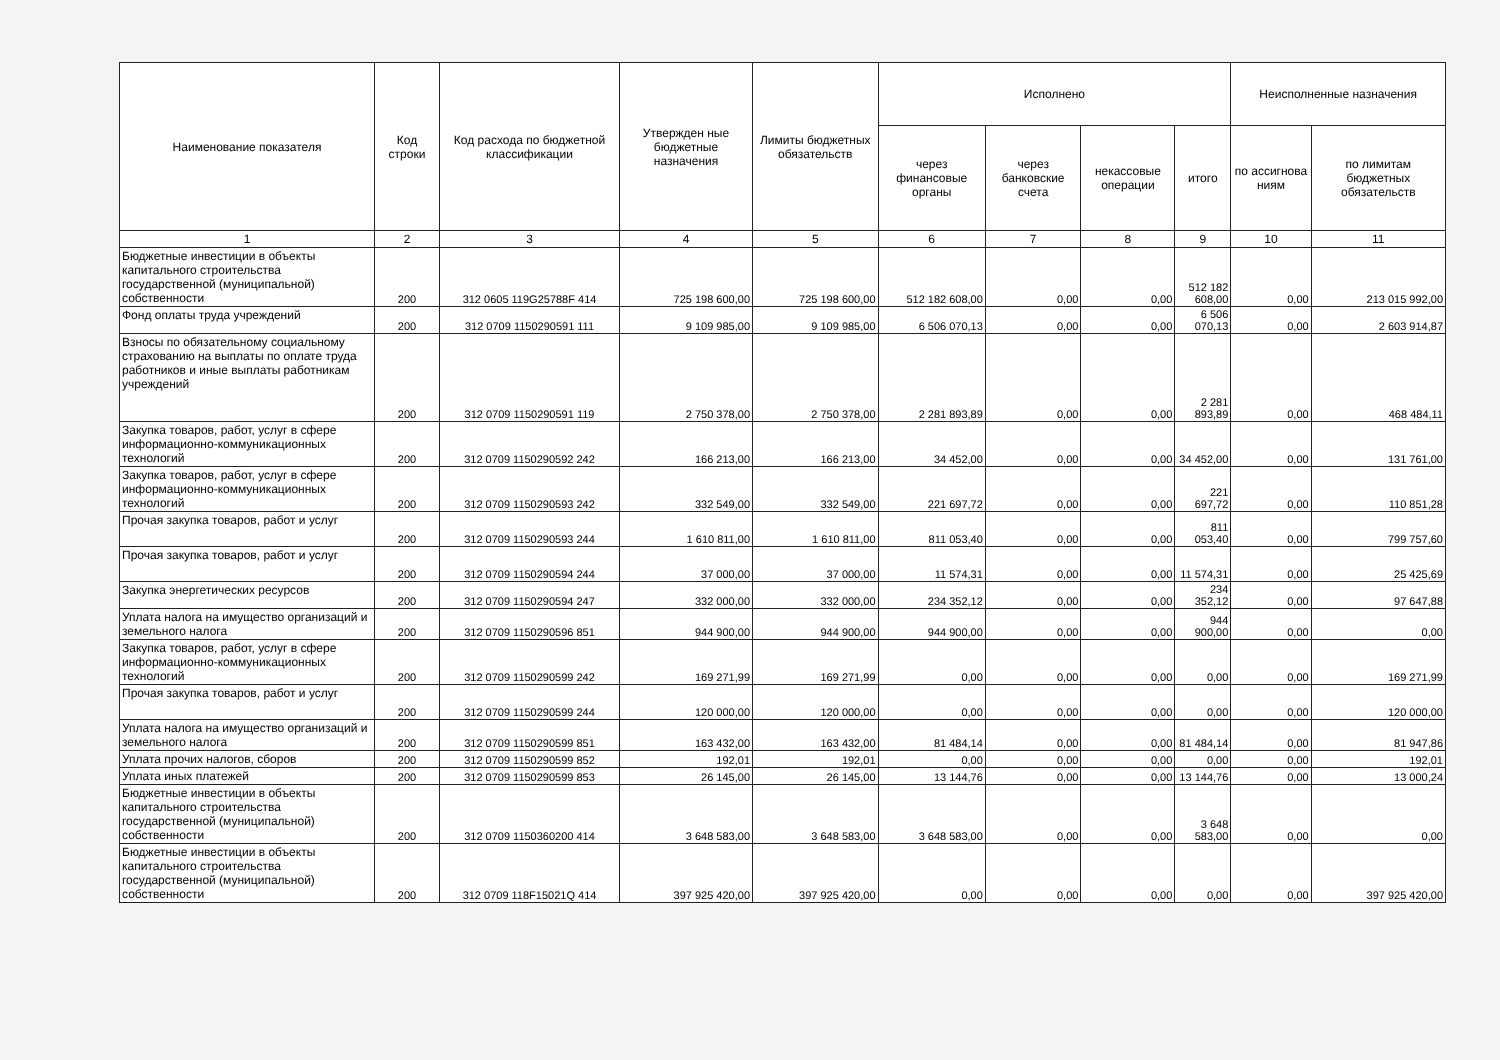| Наименование показателя | Код строки | Код расхода по бюджетной классификации | Утвержден ные бюджетные назначения | Лимиты бюджетных обязательств | Исполнено | | | | Неисполненные назначения | |
| --- | --- | --- | --- | --- | --- | --- | --- | --- | --- | --- |
| | | | | | через финансовые органы | через банковские счета | некассовые операции | итого | по ассигнова ниям | по лимитам бюджетных обязательств |
| 1 | 2 | 3 | 4 | 5 | 6 | 7 | 8 | 9 | 10 | 11 |
| Бюджетные инвестиции в объекты капитального строительства государственной (муниципальной) собственности | 200 | 312 0605 119G25788F 414 | 725 198 600,00 | 725 198 600,00 | 512 182 608,00 | 0,00 | 0,00 | 512 182 608,00 | 0,00 | 213 015 992,00 |
| Фонд оплаты труда учреждений | 200 | 312 0709 1150290591 111 | 9 109 985,00 | 9 109 985,00 | 6 506 070,13 | 0,00 | 0,00 | 6 506 070,13 | 0,00 | 2 603 914,87 |
| Взносы по обязательному социальному страхованию на выплаты по оплате труда работников и иные выплаты работникам учреждений | 200 | 312 0709 1150290591 119 | 2 750 378,00 | 2 750 378,00 | 2 281 893,89 | 0,00 | 0,00 | 2 281 893,89 | 0,00 | 468 484,11 |
| Закупка товаров, работ, услуг в сфере информационно-коммуникационных технологий | 200 | 312 0709 1150290592 242 | 166 213,00 | 166 213,00 | 34 452,00 | 0,00 | 0,00 | 34 452,00 | 0,00 | 131 761,00 |
| Закупка товаров, работ, услуг в сфере информационно-коммуникационных технологий | 200 | 312 0709 1150290593 242 | 332 549,00 | 332 549,00 | 221 697,72 | 0,00 | 0,00 | 221 697,72 | 0,00 | 110 851,28 |
| Прочая закупка товаров, работ и услуг | 200 | 312 0709 1150290593 244 | 1 610 811,00 | 1 610 811,00 | 811 053,40 | 0,00 | 0,00 | 811 053,40 | 0,00 | 799 757,60 |
| Прочая закупка товаров, работ и услуг | 200 | 312 0709 1150290594 244 | 37 000,00 | 37 000,00 | 11 574,31 | 0,00 | 0,00 | 11 574,31 | 0,00 | 25 425,69 |
| Закупка энергетических ресурсов | 200 | 312 0709 1150290594 247 | 332 000,00 | 332 000,00 | 234 352,12 | 0,00 | 0,00 | 234 352,12 | 0,00 | 97 647,88 |
| Уплата налога на имущество организаций и земельного налога | 200 | 312 0709 1150290596 851 | 944 900,00 | 944 900,00 | 944 900,00 | 0,00 | 0,00 | 944 900,00 | 0,00 | 0,00 |
| Закупка товаров, работ, услуг в сфере информационно-коммуникационных технологий | 200 | 312 0709 1150290599 242 | 169 271,99 | 169 271,99 | 0,00 | 0,00 | 0,00 | 0,00 | 0,00 | 169 271,99 |
| Прочая закупка товаров, работ и услуг | 200 | 312 0709 1150290599 244 | 120 000,00 | 120 000,00 | 0,00 | 0,00 | 0,00 | 0,00 | 0,00 | 120 000,00 |
| Уплата налога на имущество организаций и земельного налога | 200 | 312 0709 1150290599 851 | 163 432,00 | 163 432,00 | 81 484,14 | 0,00 | 0,00 | 81 484,14 | 0,00 | 81 947,86 |
| Уплата прочих налогов, сборов | 200 | 312 0709 1150290599 852 | 192,01 | 192,01 | 0,00 | 0,00 | 0,00 | 0,00 | 0,00 | 192,01 |
| Уплата иных платежей | 200 | 312 0709 1150290599 853 | 26 145,00 | 26 145,00 | 13 144,76 | 0,00 | 0,00 | 13 144,76 | 0,00 | 13 000,24 |
| Бюджетные инвестиции в объекты капитального строительства государственной (муниципальной) собственности | 200 | 312 0709 1150360200 414 | 3 648 583,00 | 3 648 583,00 | 3 648 583,00 | 0,00 | 0,00 | 3 648 583,00 | 0,00 | 0,00 |
| Бюджетные инвестиции в объекты капитального строительства государственной (муниципальной) собственности | 200 | 312 0709 118F15021Q 414 | 397 925 420,00 | 397 925 420,00 | 0,00 | 0,00 | 0,00 | 0,00 | 0,00 | 397 925 420,00 |